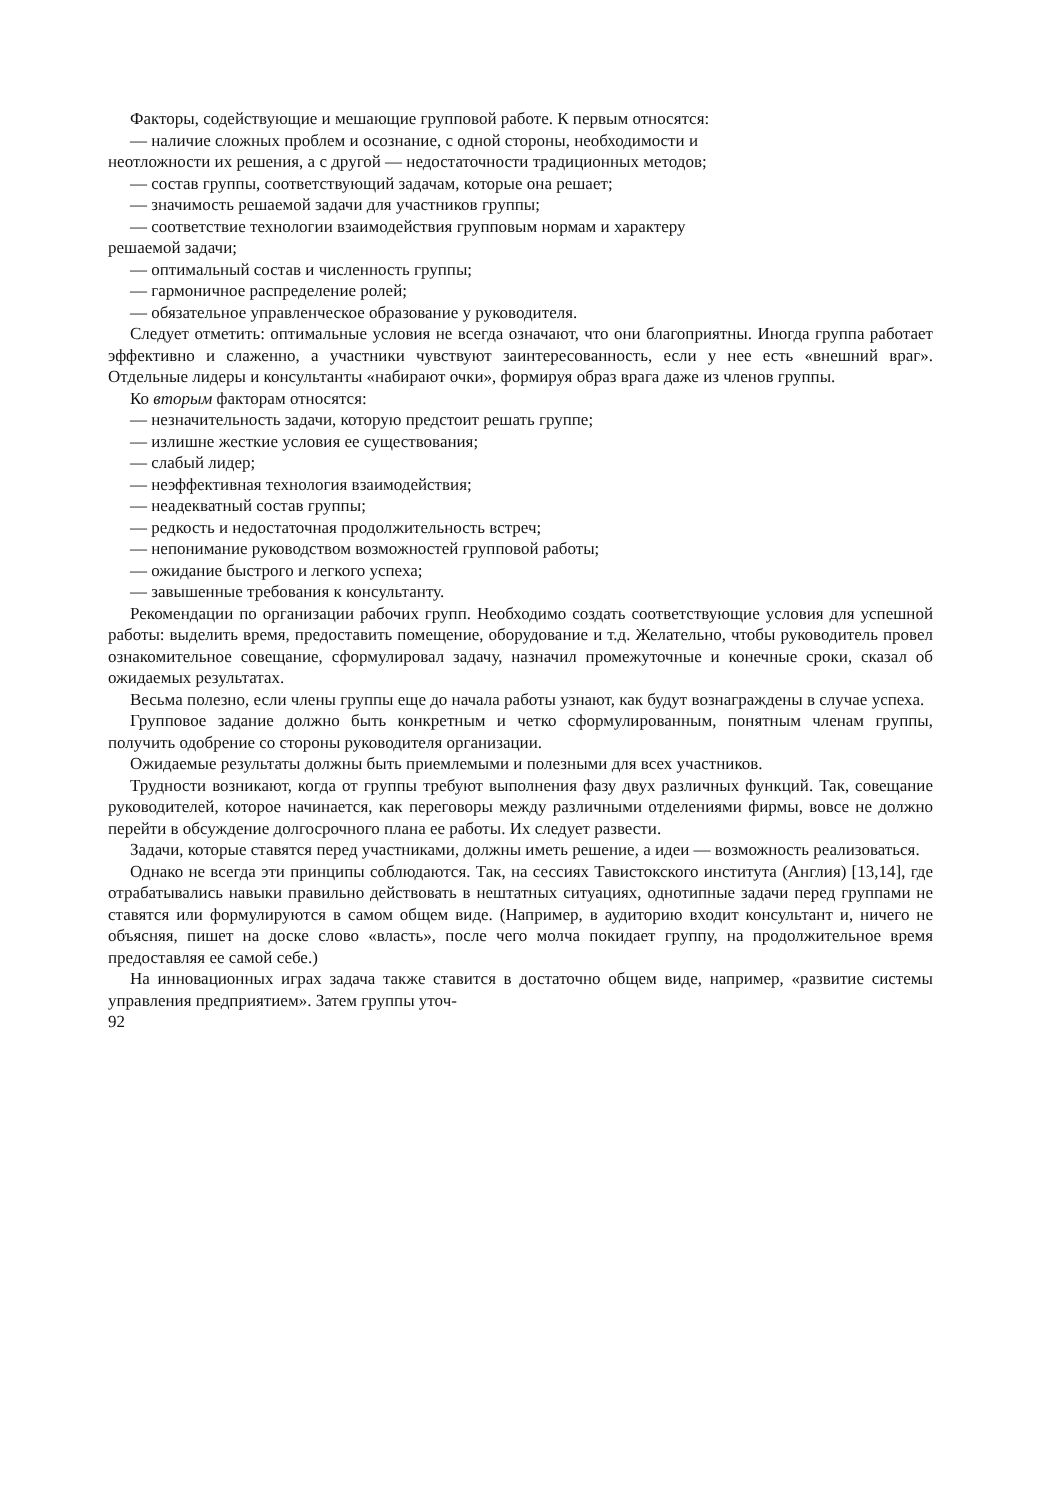Факторы, содействующие и мешающие групповой работе. К первым относятся:
— наличие сложных проблем и осознание, с одной стороны, необходимости и
неотложности их решения, а с другой — недостаточности традиционных методов;
— состав группы, соответствующий задачам, которые она решает;
— значимость решаемой задачи для участников группы;
— соответствие технологии взаимодействия групповым нормам и характеру
решаемой задачи;
— оптимальный состав и численность группы;
— гармоничное распределение ролей;
— обязательное управленческое образование у руководителя.
Следует отметить: оптимальные условия не всегда означают, что они благоприятны. Иногда группа работает эффективно и слаженно, а участники чувствуют заинтересованность, если у нее есть «внешний враг». Отдельные лидеры и консультанты «набирают очки», формируя образ врага даже из членов группы.
Ко вторым факторам относятся:
— незначительность задачи, которую предстоит решать группе;
— излишне жесткие условия ее существования;
— слабый лидер;
— неэффективная технология взаимодействия;
— неадекватный состав группы;
— редкость и недостаточная продолжительность встреч;
— непонимание руководством возможностей групповой работы;
— ожидание быстрого и легкого успеха;
— завышенные требования к консультанту.
Рекомендации по организации рабочих групп. Необходимо создать соответствующие условия для успешной работы: выделить время, предоставить помещение, оборудование и т.д. Желательно, чтобы руководитель провел ознакомительное совещание, сформулировал задачу, назначил промежуточные и конечные сроки, сказал об ожидаемых результатах.
Весьма полезно, если члены группы еще до начала работы узнают, как будут вознаграждены в случае успеха.
Групповое задание должно быть конкретным и четко сформулированным, понятным членам группы, получить одобрение со стороны руководителя организации.
Ожидаемые результаты должны быть приемлемыми и полезными для всех участников.
Трудности возникают, когда от группы требуют выполнения фазу двух различных функций. Так, совещание руководителей, которое начинается, как переговоры между различными отделениями фирмы, вовсе не должно перейти в обсуждение долгосрочного плана ее работы. Их следует развести.
Задачи, которые ставятся перед участниками, должны иметь решение, а идеи — возможность реализоваться.
Однако не всегда эти принципы соблюдаются. Так, на сессиях Тавистокского института (Англия) [13,14], где отрабатывались навыки правильно действовать в нештатных ситуациях, однотипные задачи перед группами не ставятся или формулируются в самом общем виде. (Например, в аудиторию входит консультант и, ничего не объясняя, пишет на доске слово «власть», после чего молча покидает группу, на продолжительное время предоставляя ее самой себе.)
На инновационных играх задача также ставится в достаточно общем виде, например, «развитие системы управления предприятием». Затем группы уточ-
92